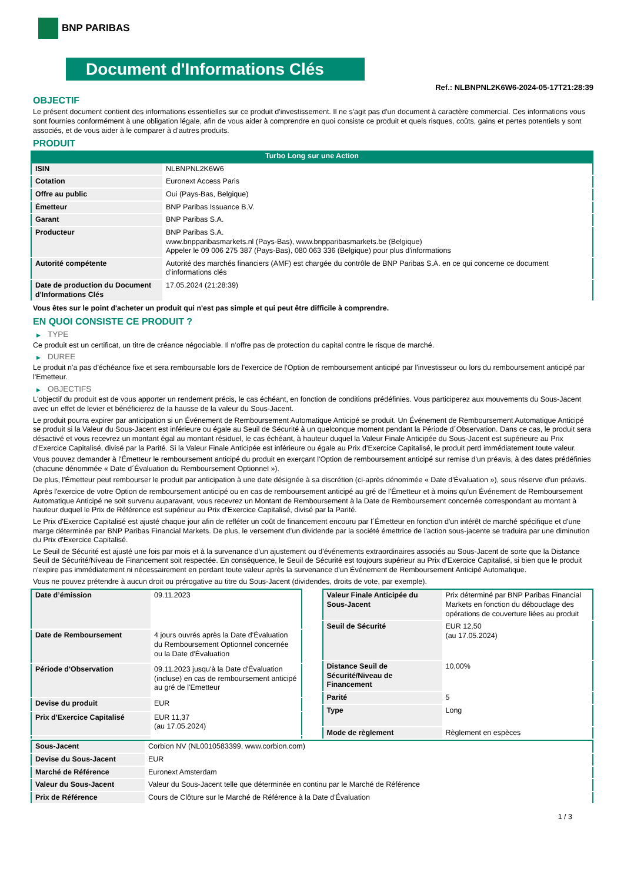BNP PARIBAS
Document d'Informations Clés
Ref.: NLBNPNL2K6W6-2024-05-17T21:28:39
OBJECTIF
Le présent document contient des informations essentielles sur ce produit d'investissement. Il ne s'agit pas d'un document à caractère commercial. Ces informations vous sont fournies conformément à une obligation légale, afin de vous aider à comprendre en quoi consiste ce produit et quels risques, coûts, gains et pertes potentiels y sont associés, et de vous aider à le comparer à d'autres produits.
PRODUIT
Turbo Long sur une Action
| ISIN | NLBNPNL2K6W6 |
| Cotation | Euronext Access Paris |
| Offre au public | Oui (Pays-Bas, Belgique) |
| Émetteur | BNP Paribas Issuance B.V. |
| Garant | BNP Paribas S.A. |
| Producteur | BNP Paribas S.A. www.bnpparibasmarkets.nl (Pays-Bas), www.bnpparibasmarkets.be (Belgique) Appeler le 09 006 275 387 (Pays-Bas), 080 063 336 (Belgique) pour plus d'informations |
| Autorité compétente | Autorité des marchés financiers (AMF) est chargée du contrôle de BNP Paribas S.A. en ce qui concerne ce document d’informations clés |
| Date de production du Document d'Informations Clés | 17.05.2024 (21:28:39) |
Vous êtes sur le point d'acheter un produit qui n'est pas simple et qui peut être difficile à comprendre.
EN QUOI CONSISTE CE PRODUIT ?
▶ TYPE
Ce produit est un certificat, un titre de créance négociable. Il n’offre pas de protection du capital contre le risque de marché.
▶ DUREE
Le produit n'a pas d'échéance fixe et sera remboursable lors de l'exercice de l'Option de remboursement anticipé par l'investisseur ou lors du remboursement anticipé par l'Emetteur.
▶ OBJECTIFS
L'objectif du produit est de vous apporter un rendement précis, le cas échéant, en fonction de conditions prédéfinies. Vous participerez aux mouvements du Sous-Jacent avec un effet de levier et bénéficierez de la hausse de la valeur du Sous-Jacent.
Le produit pourra expirer par anticipation si un Événement de Remboursement Automatique Anticipé se produit. Un Événement de Remboursement Automatique Anticipé se produit si la Valeur du Sous-Jacent est inférieure ou égale au Seuil de Sécurité à un quelconque moment pendant la Période d´Observation. Dans ce cas, le produit sera désactivé et vous recevrez un montant égal au montant résiduel, le cas échéant, à hauteur duquel la Valeur Finale Anticipée du Sous-Jacent est supérieure au Prix d'Exercice Capitalisé, divisé par la Parité. Si la Valeur Finale Anticipée est inférieure ou égale au Prix d'Exercice Capitalisé, le produit perd immédiatement toute valeur.
Vous pouvez demander à l'Émetteur le remboursement anticipé du produit en exerçant l'Option de remboursement anticipé sur remise d'un préavis, à des dates prédéfinies (chacune dénommée « Date d´Évaluation du Remboursement Optionnel »).
De plus, l'Émetteur peut rembourser le produit par anticipation à une date désignée à sa discrétion (ci-après dénommée « Date d'Évaluation »), sous réserve d'un préavis.
Après l'exercice de votre Option de remboursement anticipé ou en cas de remboursement anticipé au gré de l'Émetteur et à moins qu'un Événement de Remboursement Automatique Anticipé ne soit survenu auparavant, vous recevrez un Montant de Remboursement à la Date de Remboursement concernée correspondant au montant à hauteur duquel le Prix de Référence est supérieur au Prix d'Exercice Capitalisé, divisé par la Parité.
Le Prix d'Exercice Capitalisé est ajusté chaque jour afin de refléter un coût de financement encouru par l´Émetteur en fonction d'un intérêt de marché spécifique et d'une marge déterminée par BNP Paribas Financial Markets. De plus, le versement d’un dividende par la société émettrice de l'action sous-jacente se traduira par une diminution du Prix d'Exercice Capitalisé.
Le Seuil de Sécurité est ajusté une fois par mois et à la survenance d'un ajustement ou d'événements extraordinaires associés au Sous-Jacent de sorte que la Distance Seuil de Sécurité/Niveau de Financement soit respectée. En conséquence, le Seuil de Sécurité est toujours supérieur au Prix d'Exercice Capitalisé, si bien que le produit n'expire pas immédiatement ni nécessairement en perdant toute valeur après la survenance d'un Événement de Remboursement Anticipé Automatique.
Vous ne pouvez prétendre à aucun droit ou prérogative au titre du Sous-Jacent (dividendes, droits de vote, par exemple).
| Date d’émission | 09.11.2023 |
| Date de Remboursement | 4 jours ouvrés après la Date d'Évaluation du Remboursement Optionnel concernée ou la Date d'Évaluation |
| Période d'Observation | 09.11.2023 jusqu'à la Date d'Évaluation (incluse) en cas de remboursement anticipé au gré de l'Emetteur |
| Devise du produit | EUR |
| Prix d'Exercice Capitalisé | EUR 11,37 (au 17.05.2024) |
| Valeur Finale Anticipée du Sous-Jacent | Prix déterminé par BNP Paribas Financial Markets en fonction du débouclage des opérations de couverture liées au produit |
| Seuil de Sécurité | EUR 12,50 (au 17.05.2024) |
| Distance Seuil de Sécurité/Niveau de Financement | 10,00% |
| Parité | 5 |
| Type | Long |
| Mode de règlement | Règlement en espèces |
| Sous-Jacent | Corbion NV (NL0010583399, www.corbion.com) |
| Devise du Sous-Jacent | EUR |
| Marché de Référence | Euronext Amsterdam |
| Valeur du Sous-Jacent | Valeur du Sous-Jacent telle que déterminée en continu par le Marché de Référence |
| Prix de Référence | Cours de Clôture sur le Marché de Référence à la Date d'Évaluation |
1 / 3